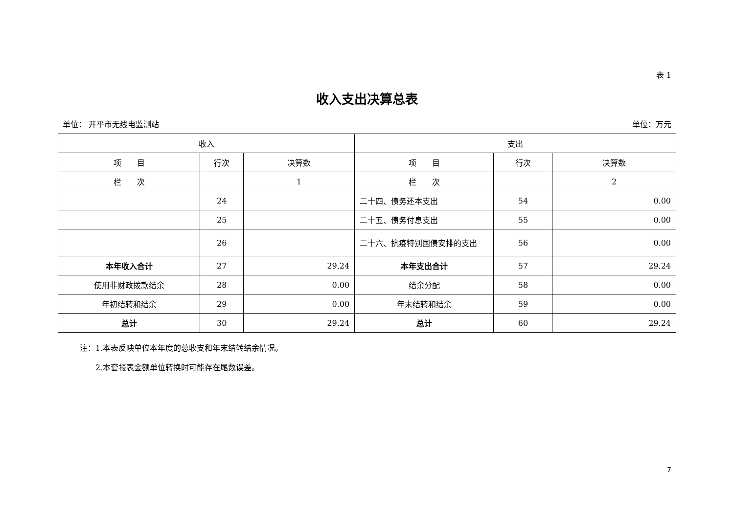表 1
收入支出决算总表
单位： 开平市无线电监测站 单位：万元
| 收入 | | | 支出 | | |
| --- | --- | --- | --- | --- | --- |
| 项 目 | 行次 | 决算数 | 项 目 | 行次 | 决算数 |
| 栏 次 | | 1 | 栏 次 | | 2 |
| | 24 | | 二十四、债务还本支出 | 54 | 0.00 |
| | 25 | | 二十五、债务付息支出 | 55 | 0.00 |
| | 26 | | 二十六、抗疫特别国债安排的支出 | 56 | 0.00 |
| 本年收入合计 | 27 | 29.24 | 本年支出合计 | 57 | 29.24 |
| 使用非财政拨款结余 | 28 | 0.00 | 结余分配 | 58 | 0.00 |
| 年初结转和结余 | 29 | 0.00 | 年末结转和结余 | 59 | 0.00 |
| 总计 | 30 | 29.24 | 总计 | 60 | 29.24 |
注：1.本表反映单位本年度的总收支和年末结转结余情况。
　　2.本套报表金额单位转换时可能存在尾数误差。
7